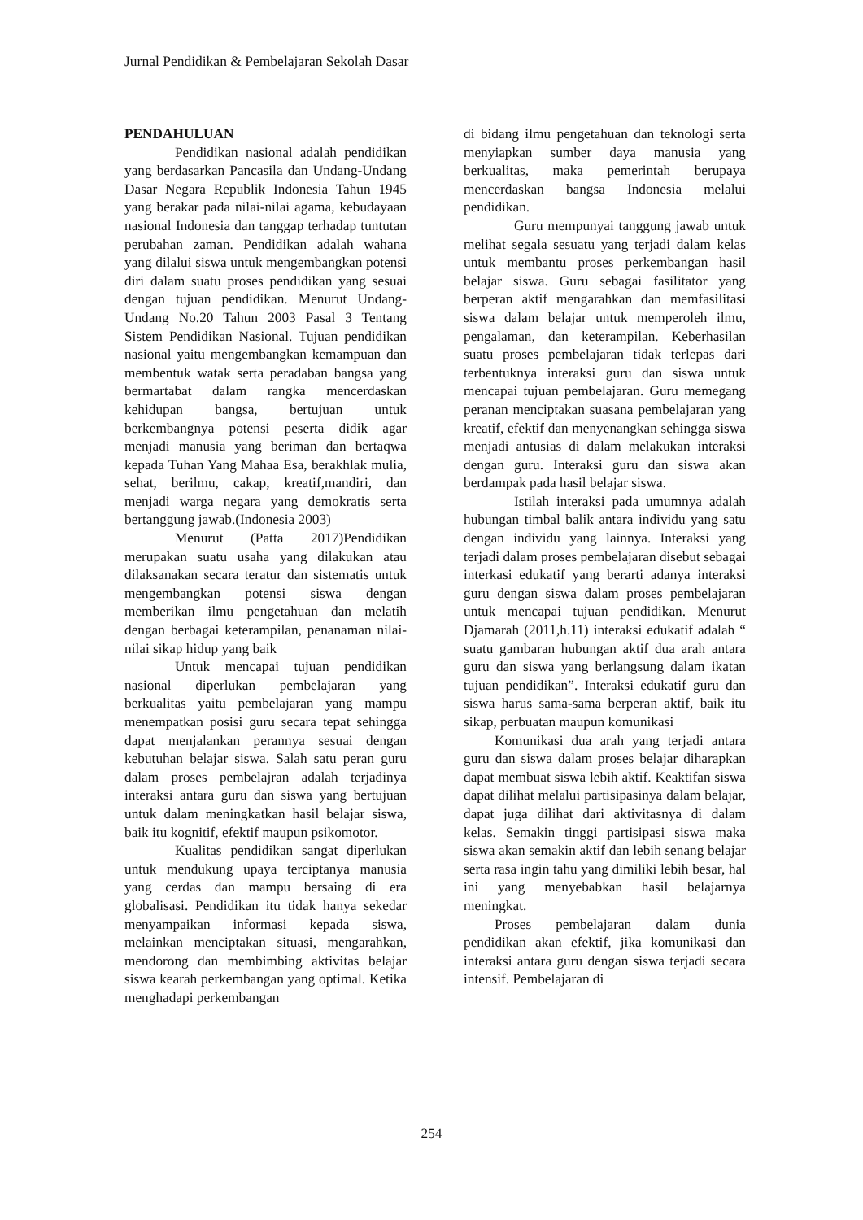Jurnal Pendidikan & Pembelajaran Sekolah Dasar
PENDAHULUAN
Pendidikan nasional adalah pendidikan yang berdasarkan Pancasila dan Undang-Undang Dasar Negara Republik Indonesia Tahun 1945 yang berakar pada nilai-nilai agama, kebudayaan nasional Indonesia dan tanggap terhadap tuntutan perubahan zaman. Pendidikan adalah wahana yang dilalui siswa untuk mengembangkan potensi diri dalam suatu proses pendidikan yang sesuai dengan tujuan pendidikan. Menurut Undang-Undang No.20 Tahun 2003 Pasal 3 Tentang Sistem Pendidikan Nasional. Tujuan pendidikan nasional yaitu mengembangkan kemampuan dan membentuk watak serta peradaban bangsa yang bermartabat dalam rangka mencerdaskan kehidupan bangsa, bertujuan untuk berkembangnya potensi peserta didik agar menjadi manusia yang beriman dan bertaqwa kepada Tuhan Yang Mahaa Esa, berakhlak mulia, sehat, berilmu, cakap, kreatif,mandiri, dan menjadi warga negara yang demokratis serta bertanggung jawab.(Indonesia 2003)
Menurut (Patta 2017)Pendidikan merupakan suatu usaha yang dilakukan atau dilaksanakan secara teratur dan sistematis untuk mengembangkan potensi siswa dengan memberikan ilmu pengetahuan dan melatih dengan berbagai keterampilan, penanaman nilai-nilai sikap hidup yang baik
Untuk mencapai tujuan pendidikan nasional diperlukan pembelajaran yang berkualitas yaitu pembelajaran yang mampu menempatkan posisi guru secara tepat sehingga dapat menjalankan perannya sesuai dengan kebutuhan belajar siswa. Salah satu peran guru dalam proses pembelajran adalah terjadinya interaksi antara guru dan siswa yang bertujuan untuk dalam meningkatkan hasil belajar siswa, baik itu kognitif, efektif maupun psikomotor.
Kualitas pendidikan sangat diperlukan untuk mendukung upaya terciptanya manusia yang cerdas dan mampu bersaing di era globalisasi. Pendidikan itu tidak hanya sekedar menyampaikan informasi kepada siswa, melainkan menciptakan situasi, mengarahkan, mendorong dan membimbing aktivitas belajar siswa kearah perkembangan yang optimal. Ketika menghadapi perkembangan
di bidang ilmu pengetahuan dan teknologi serta menyiapkan sumber daya manusia yang berkualitas, maka pemerintah berupaya mencerdaskan bangsa Indonesia melalui pendidikan.
Guru mempunyai tanggung jawab untuk melihat segala sesuatu yang terjadi dalam kelas untuk membantu proses perkembangan hasil belajar siswa. Guru sebagai fasilitator yang berperan aktif mengarahkan dan memfasilitasi siswa dalam belajar untuk memperoleh ilmu, pengalaman, dan keterampilan. Keberhasilan suatu proses pembelajaran tidak terlepas dari terbentuknya interaksi guru dan siswa untuk mencapai tujuan pembelajaran. Guru memegang peranan menciptakan suasana pembelajaran yang kreatif, efektif dan menyenangkan sehingga siswa menjadi antusias di dalam melakukan interaksi dengan guru. Interaksi guru dan siswa akan berdampak pada hasil belajar siswa.
Istilah interaksi pada umumnya adalah hubungan timbal balik antara individu yang satu dengan individu yang lainnya. Interaksi yang terjadi dalam proses pembelajaran disebut sebagai interkasi edukatif yang berarti adanya interaksi guru dengan siswa dalam proses pembelajaran untuk mencapai tujuan pendidikan. Menurut Djamarah (2011,h.11) interaksi edukatif adalah “ suatu gambaran hubungan aktif dua arah antara guru dan siswa yang berlangsung dalam ikatan tujuan pendidikan”. Interaksi edukatif guru dan siswa harus sama-sama berperan aktif, baik itu sikap, perbuatan maupun komunikasi
Komunikasi dua arah yang terjadi antara guru dan siswa dalam proses belajar diharapkan dapat membuat siswa lebih aktif. Keaktifan siswa dapat dilihat melalui partisipasinya dalam belajar, dapat juga dilihat dari aktivitasnya di dalam kelas. Semakin tinggi partisipasi siswa maka siswa akan semakin aktif dan lebih senang belajar serta rasa ingin tahu yang dimiliki lebih besar, hal ini yang menyebabkan hasil belajarnya meningkat.
Proses pembelajaran dalam dunia pendidikan akan efektif, jika komunikasi dan interaksi antara guru dengan siswa terjadi secara intensif. Pembelajaran di
254